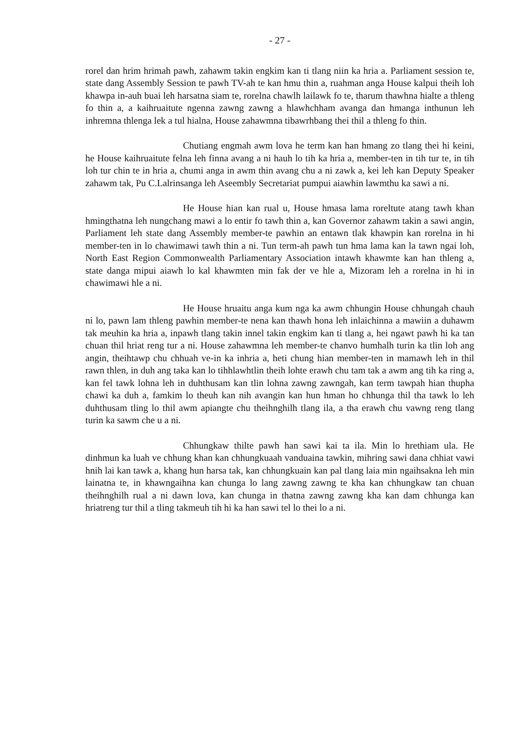- 27 -
rorel dan hrim hrimah pawh, zahawm takin engkim kan ti tlang niin ka hria a. Parliament session te, state dang Assembly Session te pawh TV-ah te kan hmu thin a, ruahman anga House kalpui theih loh khawpa in-auh buai leh harsatna siam te, rorelna chawlh lailawk fo te, tharum thawhna hialte a thleng fo thin a, a kaihruaitute ngenna zawng zawng a hlawhchham avanga dan hmanga inthunun leh inhremna thlenga lek a tul hialna, House zahawmna tibawrhbang thei thil a thleng fo thin.
Chutiang engmah awm lova he term kan han hmang zo tlang thei hi keini, he House kaihruaitute felna leh finna avang a ni hauh lo tih ka hria a, member-ten in tih tur te, in tih loh tur chin te in hria a, chumi anga in awm thin avang chu a ni zawk a, kei leh kan Deputy Speaker zahawm tak, Pu C.Lalrinsanga leh Aseembly Secretariat pumpui aiawhin lawmthu ka sawi a ni.
He House hian kan rual u, House hmasa lama roreltute atang tawh khan hmingthatna leh nungchang mawi a lo entir fo tawh thin a, kan Governor zahawm takin a sawi angin, Parliament leh state dang Assembly member-te pawhin an entawn tlak khawpin kan rorelna in hi member-ten in lo chawimawi tawh thin a ni. Tun term-ah pawh tun hma lama kan la tawn ngai loh, North East Region Commonwealth Parliamentary Association intawh khawmte kan han thleng a, state danga mipui aiawh lo kal khawmten min fak der ve hle a, Mizoram leh a rorelna in hi in chawimawi hle a ni.
He House hruaitu anga kum nga ka awm chhungin House chhungah chauh ni lo, pawn lam thleng pawhin member-te nena kan thawh hona leh inlaichinna a mawiin a duhawm tak meuhin ka hria a, inpawh tlang takin innel takin engkim kan ti tlang a, hei ngawt pawh hi ka tan chuan thil hriat reng tur a ni. House zahawmna leh member-te chanvo humhalh turin ka tlin loh ang angin, theihtawp chu chhuah ve-in ka inhria a, heti chung hian member-ten in mamawh leh in thil rawn thlen, in duh ang taka kan lo tihhlawhtlin theih lohte erawh chu tam tak a awm ang tih ka ring a, kan fel tawk lohna leh in duhthusam kan tlin lohna zawng zawngah, kan term tawpah hian thupha chawi ka duh a, famkim lo theuh kan nih avangin kan hun hman ho chhunga thil tha tawk lo leh duhthusam tling lo thil awm apiangte chu theihnghilh tlang ila, a tha erawh chu vawng reng tlang turin ka sawm che u a ni.
Chhungkaw thilte pawh han sawi kai ta ila. Min lo hrethiam ula. He dinhmun ka luah ve chhung khan kan chhungkuaah vanduaina tawkin, mihring sawi dana chhiat vawi hnih lai kan tawk a, khang hun harsa tak, kan chhungkuain kan pal tlang laia min ngaihsakna leh min lainatna te, in khawngaihna kan chunga lo lang zawng zawng te kha kan chhungkaw tan chuan theihnghilh rual a ni dawn lova, kan chunga in thatna zawng zawng kha kan dam chhunga kan hriatreng tur thil a tling takmeuh tih hi ka han sawi tel lo thei lo a ni.